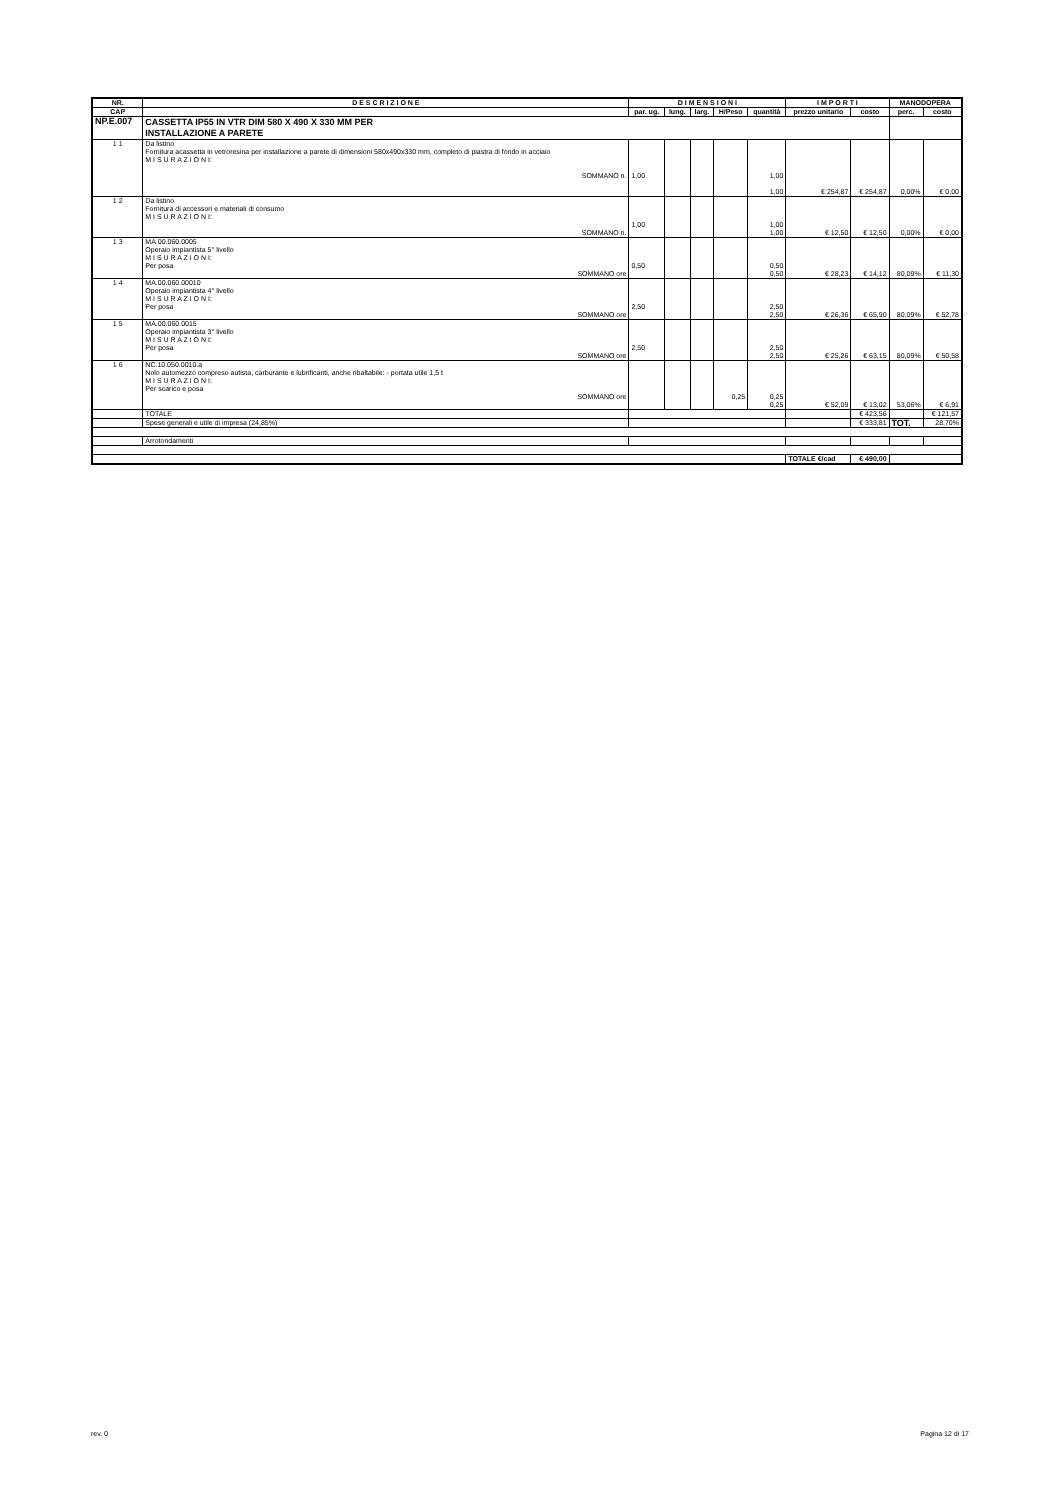| NR. | D E S C R I Z I O N E | D I M E N S I O N I | | | | | I M P O R T I | | MANODOPERA | |
| --- | --- | --- | --- | --- | --- | --- | --- | --- | --- | --- |
| CAP | | par. ug. | lung. | larg. | H/Peso | quantità | prezzo unitario | costo | perc. | costo |
| NP.E.007 | CASSETTA IP55 IN VTR DIM 580 X 490 X 330 MM PER INSTALLAZIONE A PARETE | | | | | | | | | |
| 1 1 | Da listino Fornitura acassetta in vetroresina per installazione a parete di dimensioni 580x490x330 mm, completo di piastra di fondo in acciaio M I S U R A Z I O N I: SOMMANO n. | 1,00 | | | | 1,00 1,00 | € 254,87 | € 254,87 | 0,00% | € 0,00 |
| 1 2 | Da listino Fornitura di accessori e materiali di consumo M I S U R A Z I O N I: SOMMANO n. | 1,00 | | | | 1,00 1,00 | € 12,50 | € 12,50 | 0,00% | € 0,00 |
| 1 3 | MA.00.060.0005 Operaio impiantista 5° livello M I S U R A Z I O N I: Per posa SOMMANO ore | 0,50 | | | | 0,50 0,50 | € 28,23 | € 14,12 | 80,09% | € 11,30 |
| 1 4 | MA.00.060.00010 Operaio impiantista 4° livello M I S U R A Z I O N I: Per posa SOMMANO ore | 2,50 | | | | 2,50 2,50 | € 26,36 | € 65,90 | 80,09% | € 52,78 |
| 1 5 | MA.00.060.0015 Operaio impiantista 3° livello M I S U R A Z I O N I: Per posa SOMMANO ore | 2,50 | | | | 2,50 2,50 | € 25,26 | € 63,15 | 80,09% | € 50,58 |
| 1 6 | NC.10.050.0010.a Nolo automezzo compreso autista, carburante e lubrificanti, anche ribaltabile: - portata utile 1,5 t M I S U R A Z I O N I: Per scarico e posa SOMMANO ore | | | | 0,25 | 0,25 0,25 | € 52,09 | € 13,02 | 53,06% | € 6,91 |
| | TOTALE | | | | | | | € 423,56 | | € 121,57 |
| | Spese generali e utile di impresa (24,85%) | | | | | | | € 333,81 | TOT. | 28,70% |
| | Arrotondamenti | | | | | | | | | |
| | | | | | | | TOTALE €/cad | € 490,00 | | |
rev. 0 Pagina 12 di 17